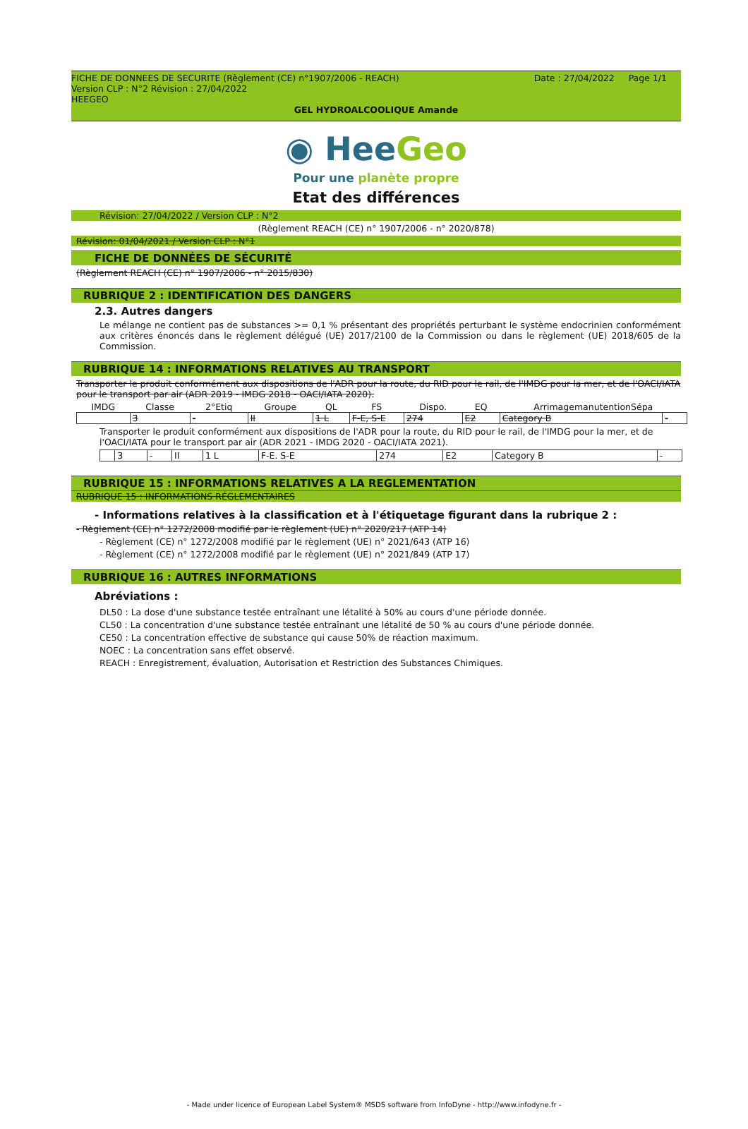Date : 27/04/2022 Page 1/1 FICHE DE DONNEES DE SECURITE (Règlement (CE) n°1907/2006 - REACH)
Version CLP : N°2 Révision : 27/04/2022
HEEGEO
GEL HYDROALCOOLIQUE Amande
◉ HeeGeo
Pour une planète propre
Etat des différences
Révision: 27/04/2022 / Version CLP : N°2
(Règlement REACH (CE) n° 1907/2006 - n° 2020/878)
Révision: 01/04/2021 / Version CLP : N°1
FICHE DE DONNÉES DE SÉCURITÉ
(Règlement REACH (CE) n° 1907/2006 - n° 2015/830)
RUBRIQUE 2 : IDENTIFICATION DES DANGERS
2.3. Autres dangers
Le mélange ne contient pas de substances >= 0,1 % présentant des propriétés perturbant le système endocrinien conformément aux critères énoncés dans le règlement délégué (UE) 2017/2100 de la Commission ou dans le règlement (UE) 2018/605 de la Commission.
RUBRIQUE 14 : INFORMATIONS RELATIVES AU TRANSPORT
Transporter le produit conformément aux dispositions de l'ADR pour la route, du RID pour le rail, de l'IMDG pour la mer, et de l'OACI/IATA pour le transport par air (ADR 2019 - IMDG 2018 - OACI/IATA 2020).
| IMDG | Classe | 2°Etiq | Groupe | QL | FS | Dispo. | EQ | ArrimagemanutentionSépa | |
| --- | --- | --- | --- | --- | --- | --- | --- | --- | --- |
| | 3 | - | II | 1 L | F-E, S-E | 274 | E2 | Category B | - |
Transporter le produit conformément aux dispositions de l'ADR pour la route, du RID pour le rail, de l'IMDG pour la mer, et de l'OACI/IATA pour le transport par air (ADR 2021 - IMDG 2020 - OACI/IATA 2021).
| | 3 | - | II | 1 L | F-E. S-E | 274 | E2 | Category B | - |
RUBRIQUE 15 : INFORMATIONS RELATIVES A LA REGLEMENTATION
RUBRIQUE 15 : INFORMATIONS RÉGLEMENTAIRES
- Informations relatives à la classification et à l'étiquetage figurant dans la rubrique 2 :
- Règlement (CE) n° 1272/2008 modifié par le règlement (UE) n° 2020/217 (ATP 14)
- Règlement (CE) n° 1272/2008 modifié par le règlement (UE) n° 2021/643 (ATP 16)
- Règlement (CE) n° 1272/2008 modifié par le règlement (UE) n° 2021/849 (ATP 17)
RUBRIQUE 16 : AUTRES INFORMATIONS
Abréviations :
DL50 : La dose d'une substance testée entraînant une létalité à 50% au cours d'une période donnée.
CL50 : La concentration d'une substance testée entraînant une létalité de 50 % au cours d'une période donnée.
CE50 : La concentration effective de substance qui cause 50% de réaction maximum.
NOEC : La concentration sans effet observé.
REACH : Enregistrement, évaluation, Autorisation et Restriction des Substances Chimiques.
- Made under licence of European Label System® MSDS software from InfoDyne - http://www.infodyne.fr -